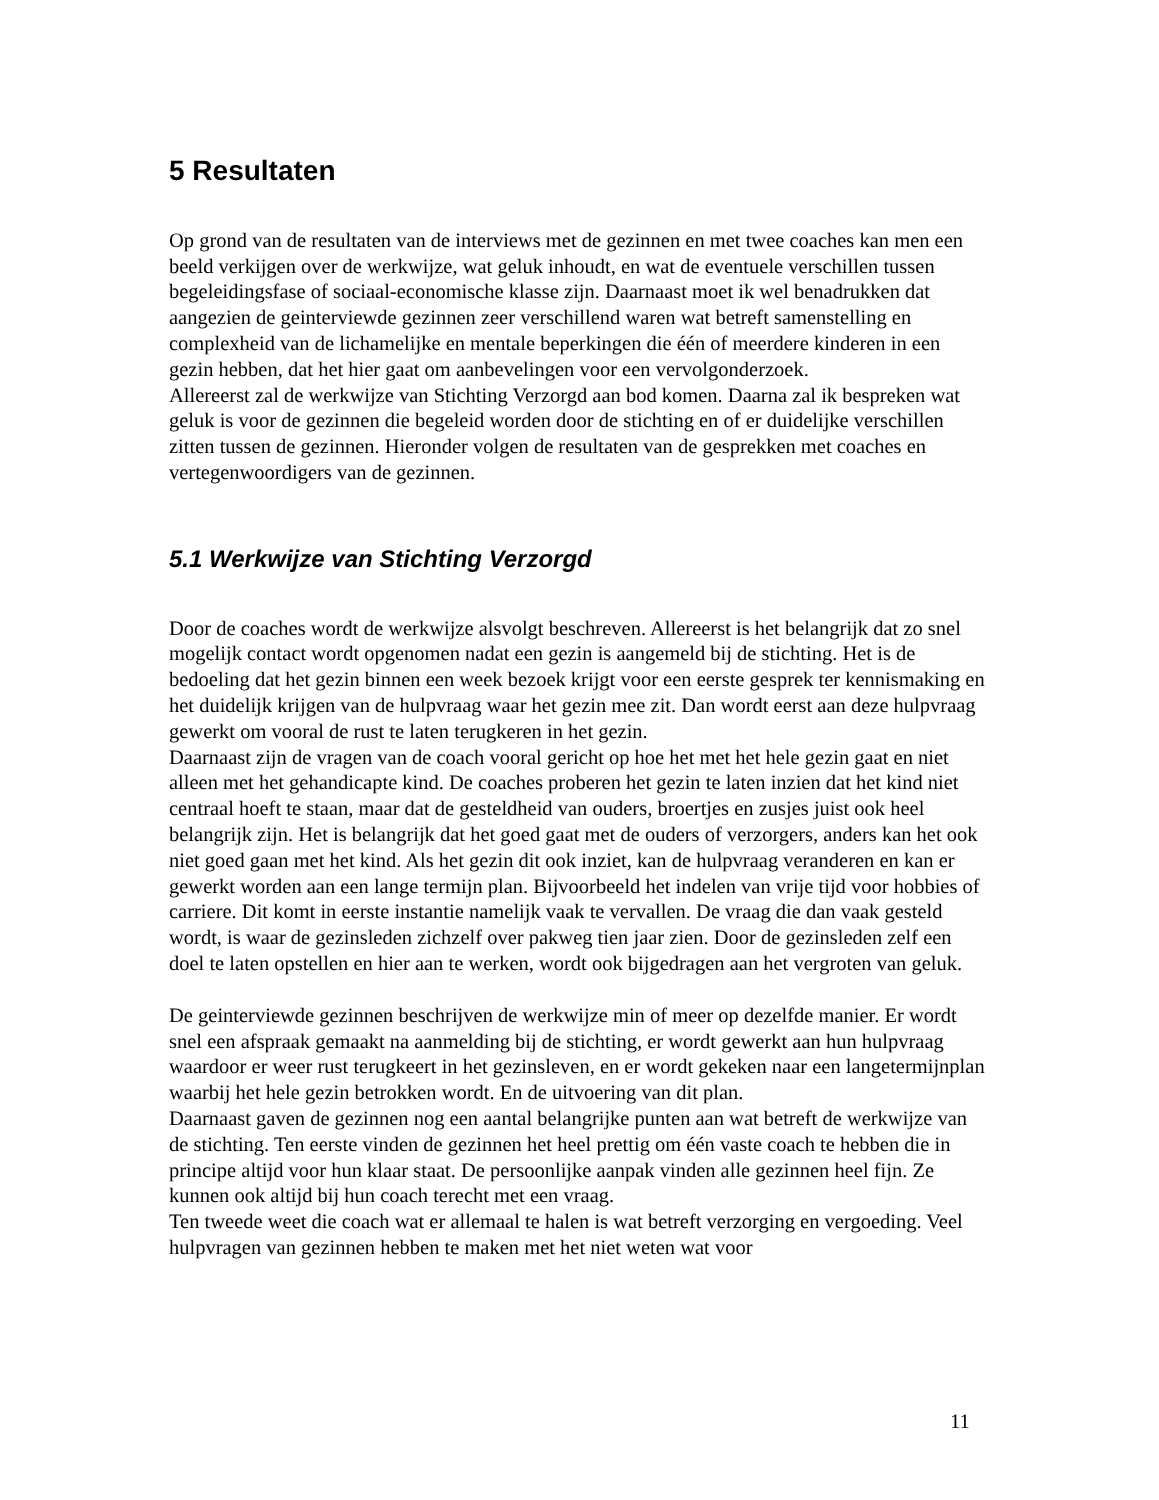5 Resultaten
Op grond van de resultaten van de interviews met de gezinnen en met twee coaches kan men een beeld verkijgen over de werkwijze, wat geluk inhoudt, en wat de eventuele verschillen tussen begeleidingsfase of sociaal-economische klasse zijn. Daarnaast moet ik wel benadrukken dat aangezien de geinterviewde gezinnen zeer verschillend waren wat betreft samenstelling en complexheid van de lichamelijke en mentale beperkingen die één of meerdere kinderen in een gezin hebben, dat het hier gaat om aanbevelingen voor een vervolgonderzoek.
Allereerst zal de werkwijze van Stichting Verzorgd aan bod komen. Daarna zal ik bespreken wat geluk is voor de gezinnen die begeleid worden door de stichting en of er duidelijke verschillen zitten tussen de gezinnen. Hieronder volgen de resultaten van de gesprekken met coaches en vertegenwoordigers van de gezinnen.
5.1 Werkwijze van Stichting Verzorgd
Door de coaches wordt de werkwijze alsvolgt beschreven. Allereerst is het belangrijk dat zo snel mogelijk contact wordt opgenomen nadat een gezin is aangemeld bij de stichting. Het is de bedoeling dat het gezin binnen een week bezoek krijgt voor een eerste gesprek ter kennismaking en het duidelijk krijgen van de hulpvraag waar het gezin mee zit. Dan wordt eerst aan deze hulpvraag gewerkt om vooral de rust te laten terugkeren in het gezin.
Daarnaast zijn de vragen van de coach vooral gericht op hoe het met het hele gezin gaat en niet alleen met het gehandicapte kind. De coaches proberen het gezin te laten inzien dat het kind niet centraal hoeft te staan, maar dat de gesteldheid van ouders, broertjes en zusjes juist ook heel belangrijk zijn. Het is belangrijk dat het goed gaat met de ouders of verzorgers, anders kan het ook niet goed gaan met het kind. Als het gezin dit ook inziet, kan de hulpvraag veranderen en kan er gewerkt worden aan een lange termijn plan. Bijvoorbeeld het indelen van vrije tijd voor hobbies of carriere. Dit komt in eerste instantie namelijk vaak te vervallen. De vraag die dan vaak gesteld wordt, is waar de gezinsleden zichzelf over pakweg tien jaar zien. Door de gezinsleden zelf een doel te laten opstellen en hier aan te werken, wordt ook bijgedragen aan het vergroten van geluk.
De geinterviewde gezinnen beschrijven de werkwijze min of meer op dezelfde manier. Er wordt snel een afspraak gemaakt na aanmelding bij de stichting, er wordt gewerkt aan hun hulpvraag waardoor er weer rust terugkeert in het gezinsleven, en er wordt gekeken naar een langetermijnplan waarbij het hele gezin betrokken wordt. En de uitvoering van dit plan.
Daarnaast gaven de gezinnen nog een aantal belangrijke punten aan wat betreft de werkwijze van de stichting. Ten eerste vinden de gezinnen het heel prettig om één vaste coach te hebben die in principe altijd voor hun klaar staat. De persoonlijke aanpak vinden alle gezinnen heel fijn. Ze kunnen ook altijd bij hun coach terecht met een vraag.
Ten tweede weet die coach wat er allemaal te halen is wat betreft verzorging en vergoeding. Veel hulpvragen van gezinnen hebben te maken met het niet weten wat voor
11